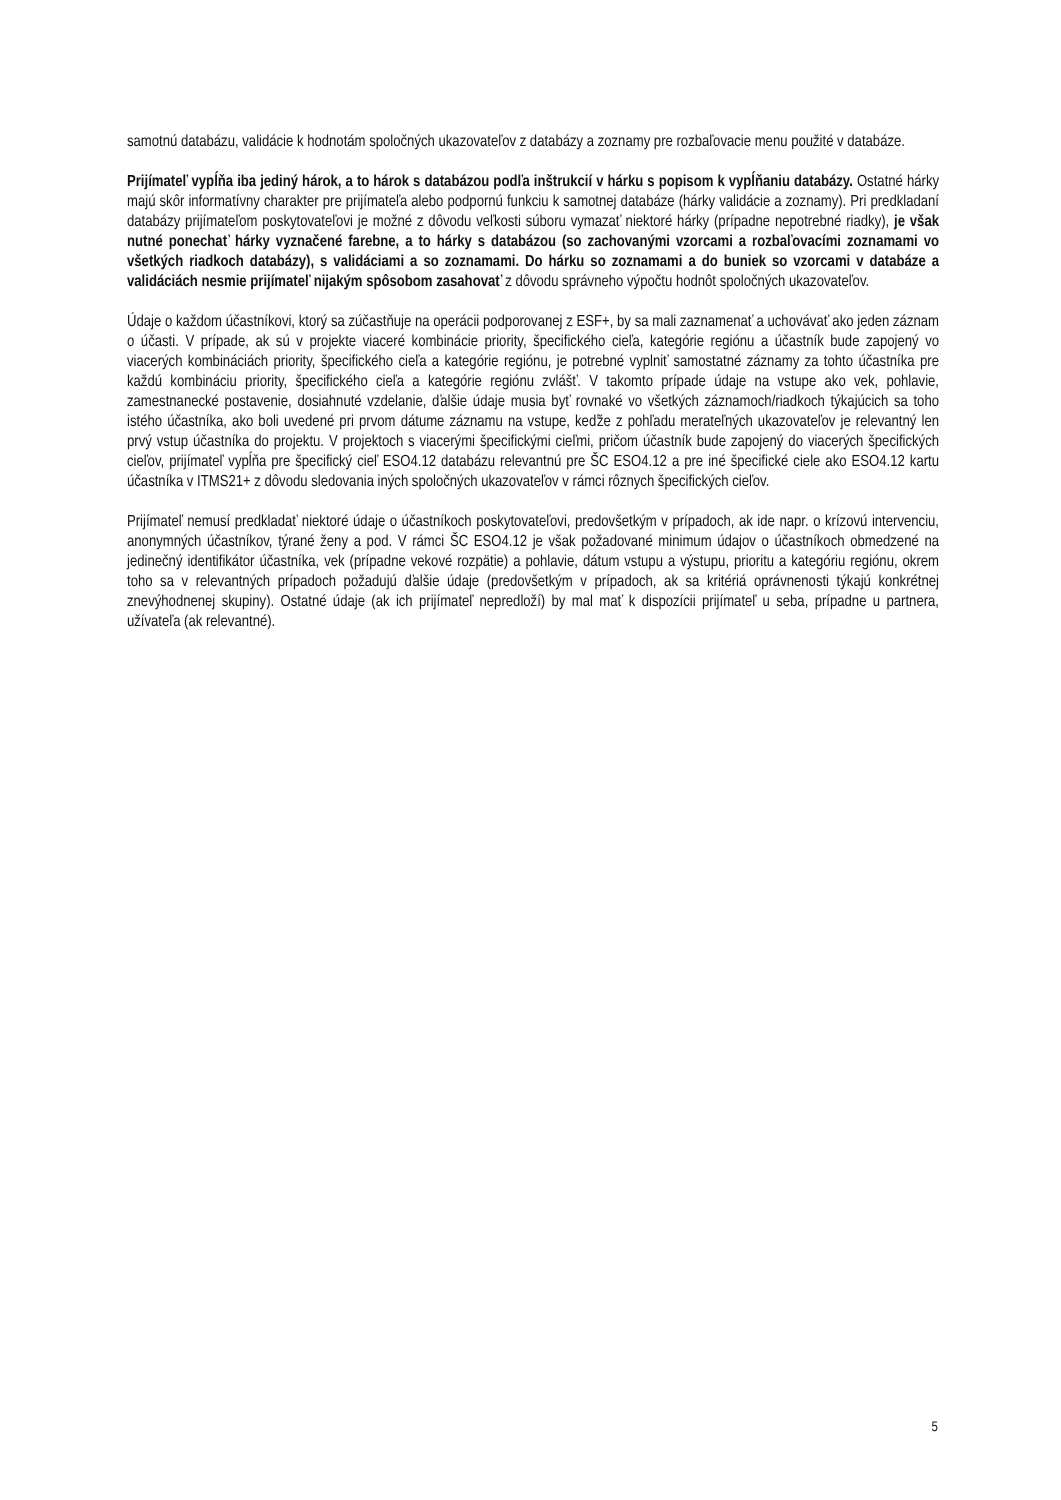samotnú databázu, validácie k hodnotám spoločných ukazovateľov z databázy a zoznamy pre rozbaľovacie menu použité v databáze.
Prijímateľ vypĺňa iba jediný hárok, a to hárok s databázou podľa inštrukcií v hárku s popisom k vypĺňaniu databázy. Ostatné hárky majú skôr informatívny charakter pre prijímateľa alebo podpornú funkciu k samotnej databáze (hárky validácie a zoznamy). Pri predkladaní databázy prijímateľom poskytovateľovi je možné z dôvodu veľkosti súboru vymazať niektoré hárky (prípadne nepotrebné riadky), je však nutné ponechať hárky vyznačené farebne, a to hárky s databázou (so zachovanými vzorcami a rozbaľovacími zoznamami vo všetkých riadkoch databázy), s validáciami a so zoznamami. Do hárku so zoznamami a do buniek so vzorcami v databáze a validáciách nesmie prijímateľ nijakým spôsobom zasahovať z dôvodu správneho výpočtu hodnôt spoločných ukazovateľov.
Údaje o každom účastníkovi, ktorý sa zúčastňuje na operácii podporovanej z ESF+, by sa mali zaznamenať a uchovávať ako jeden záznam o účasti. V prípade, ak sú v projekte viaceré kombinácie priority, špecifického cieľa, kategórie regiónu a účastník bude zapojený vo viacerých kombináciách priority, špecifického cieľa a kategórie regiónu, je potrebné vyplniť samostatné záznamy za tohto účastníka pre každú kombináciu priority, špecifického cieľa a kategórie regiónu zvlášť. V takomto prípade údaje na vstupe ako vek, pohlavie, zamestnanecké postavenie, dosiahnuté vzdelanie, ďalšie údaje musia byť rovnaké vo všetkých záznamoch/riadkoch týkajúcich sa toho istého účastníka, ako boli uvedené pri prvom dátume záznamu na vstupe, keďže z pohľadu merateľných ukazovateľov je relevantný len prvý vstup účastníka do projektu. V projektoch s viacerými špecifickými cieľmi, pričom účastník bude zapojený do viacerých špecifických cieľov, prijímateľ vypĺňa pre špecifický cieľ ESO4.12 databázu relevantnú pre ŠC ESO4.12 a pre iné špecifické ciele ako ESO4.12 kartu účastníka v ITMS21+ z dôvodu sledovania iných spoločných ukazovateľov v rámci rôznych špecifických cieľov.
Prijímateľ nemusí predkladať niektoré údaje o účastníkoch poskytovateľovi, predovšetkým v prípadoch, ak ide napr. o krízovú intervenciu, anonymných účastníkov, týrané ženy a pod. V rámci ŠC ESO4.12 je však požadované minimum údajov o účastníkoch obmedzené na jedinečný identifikátor účastníka, vek (prípadne vekové rozpätie) a pohlavie, dátum vstupu a výstupu, prioritu a kategóriu regiónu, okrem toho sa v relevantných prípadoch požadujú ďalšie údaje (predovšetkým v prípadoch, ak sa kritériá oprávnenosti týkajú konkrétnej znevýhodnenej skupiny). Ostatné údaje (ak ich prijímateľ nepredloží) by mal mať k dispozícii prijímateľ u seba, prípadne u partnera, užívateľa (ak relevantné).
5